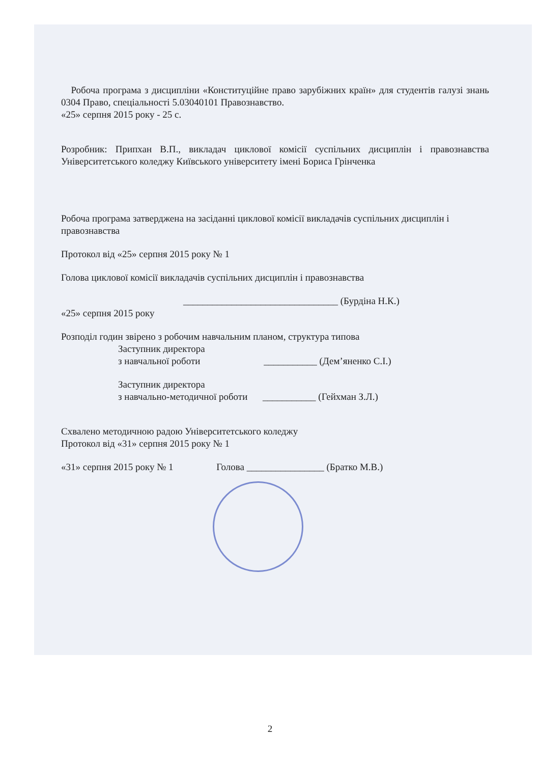Робоча програма з дисципліни «Конституційне право зарубіжних країн» для студентів галузі знань 0304 Право, спеціальності 5.03040101 Правознавство.
«25» серпня 2015 року - 25 с.
Розробник: Припхан В.П., викладач циклової комісії суспільних дисциплін і правознавства Університетського коледжу Київського університету імені Бориса Грінченка
Робоча програма затверджена на засіданні циклової комісії викладачів суспільних дисциплін і правознавства
Протокол від «25» серпня 2015 року № 1
Голова циклової комісії викладачів суспільних дисциплін і правознавства
________________________________ (Бурдіна Н.К.)
«25» серпня 2015 року
Розподіл годин звірено з робочим навчальним планом, структура типова
Заступник директора
з навчальної роботи ___________ (Дем’яненко С.І.)
Заступник директора
з навчально-методичної роботи ___________ (Гейхман З.Л.)
Схвалено методичною радою Університетського коледжу
Протокол від «31» серпня 2015 року № 1
«31» серпня 2015 року № 1 Голова ________________ (Братко М.В.)
2